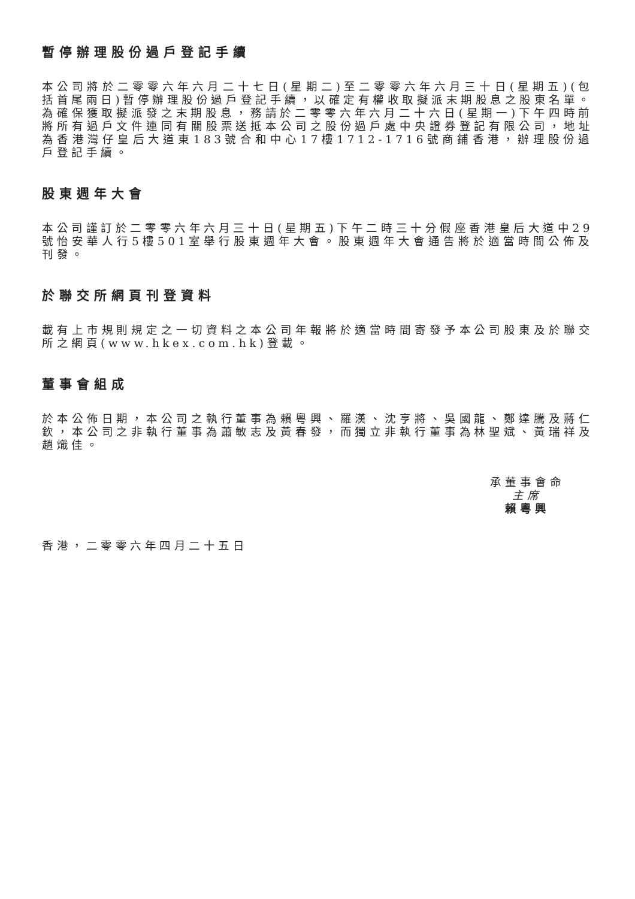暫停辦理股份過戶登記手續
本公司將於二零零六年六月二十七日(星期二)至二零零六年六月三十日(星期五)(包括首尾兩日)暫停辦理股份過戶登記手續，以確定有權收取擬派末期股息之股東名單。為確保獲取擬派發之末期股息，務請於二零零六年六月二十六日(星期一)下午四時前將所有過戶文件連同有關股票送抵本公司之股份過戶處中央證券登記有限公司，地址為香港灣仔皇后大道東183號合和中心17樓1712-1716號商鋪香港，辦理股份過戶登記手續。
股東週年大會
本公司謹訂於二零零六年六月三十日(星期五)下午二時三十分假座香港皇后大道中29號怡安華人行5樓501室舉行股東週年大會。股東週年大會通告將於適當時間公佈及刊發。
於聯交所網頁刊登資料
載有上市規則規定之一切資料之本公司年報將於適當時間寄發予本公司股東及於聯交所之網頁(www.hkex.com.hk)登載。
董事會組成
於本公佈日期，本公司之執行董事為賴粵興、羅漢、沈亨將、吳國龍、鄭達騰及蔣仁欽，本公司之非執行董事為蕭敏志及黃春發，而獨立非執行董事為林聖斌、黃瑞祥及趙熾佳。
承董事會命
主席
賴粵興
香港，二零零六年四月二十五日